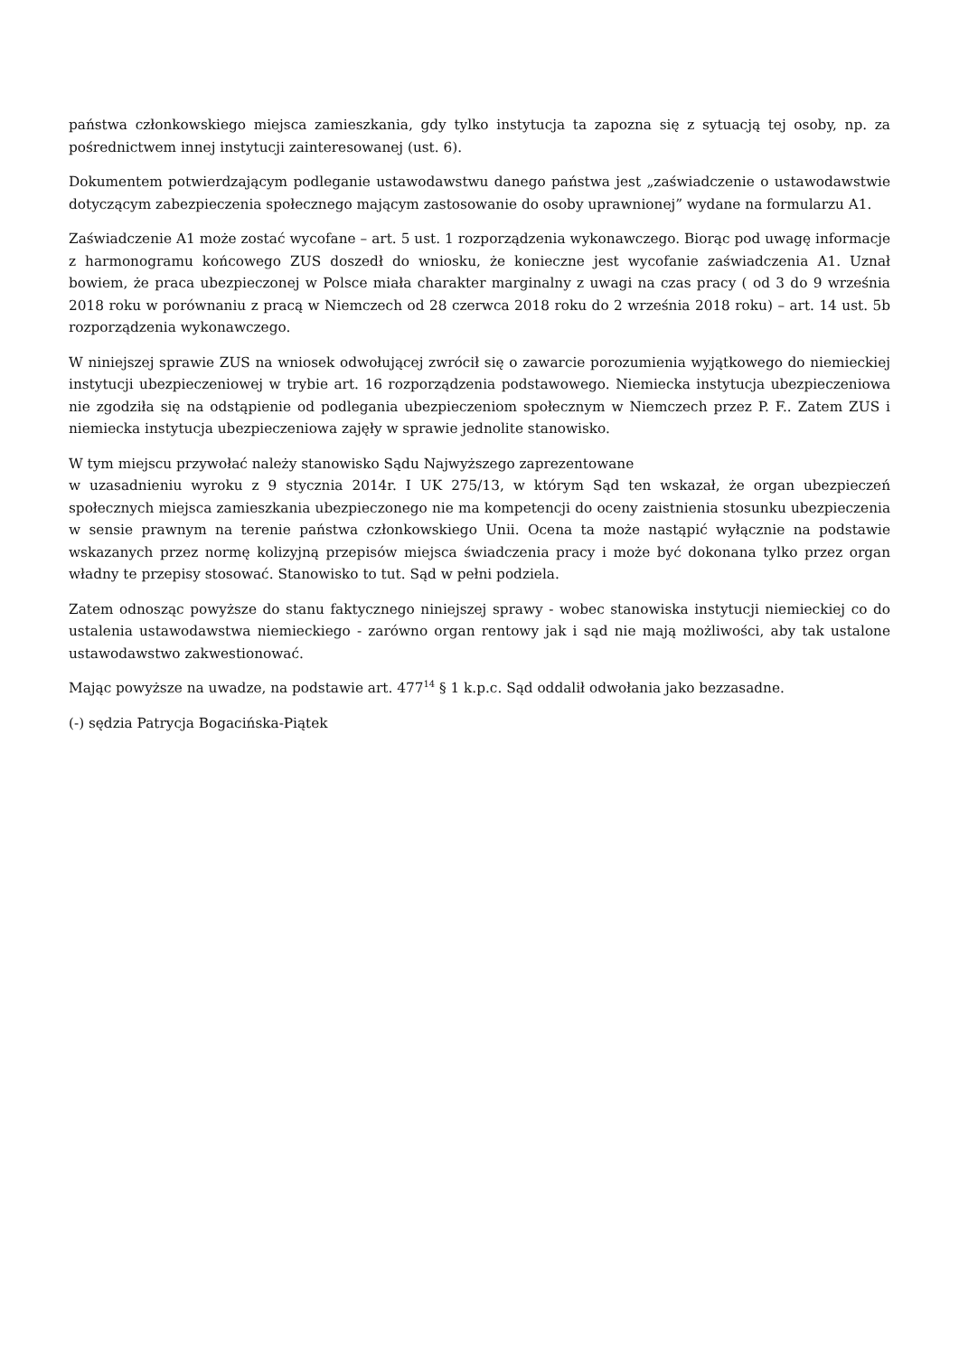państwa członkowskiego miejsca zamieszkania, gdy tylko instytucja ta zapozna się z sytuacją tej osoby, np. za pośrednictwem innej instytucji zainteresowanej (ust. 6).
Dokumentem potwierdzającym podleganie ustawodawstwu danego państwa jest „zaświadczenie o ustawodawstwie dotyczącym zabezpieczenia społecznego mającym zastosowanie do osoby uprawnionej” wydane na formularzu A1.
Zaświadczenie A1 może zostać wycofane – art. 5 ust. 1 rozporządzenia wykonawczego. Biorąc pod uwagę informacje z harmonogramu końcowego ZUS doszedł do wniosku, że konieczne jest wycofanie zaświadczenia A1. Uznał bowiem, że praca ubezpieczonej w Polsce miała charakter marginalny z uwagi na czas pracy ( od 3 do 9 września 2018 roku w porównaniu z pracą w Niemczech od 28 czerwca 2018 roku do 2 września 2018 roku) – art. 14 ust. 5b rozporządzenia wykonawczego.
W niniejszej sprawie ZUS na wniosek odwołującej zwrócił się o zawarcie porozumienia wyjątkowego do niemieckiej instytucji ubezpieczeniowej w trybie art. 16 rozporządzenia podstawowego. Niemiecka instytucja ubezpieczeniowa nie zgodziła się na odstąpienie od podlegania ubezpieczeniom społecznym w Niemczech przez P. F.. Zatem ZUS i niemiecka instytucja ubezpieczeniowa zajęły w sprawie jednolite stanowisko.
W tym miejscu przywołać należy stanowisko Sądu Najwyższego zaprezentowane
w uzasadnieniu wyroku z 9 stycznia 2014r. I UK 275/13, w którym Sąd ten wskazał, że organ ubezpieczeń społecznych miejsca zamieszkania ubezpieczonego nie ma kompetencji do oceny zaistnienia stosunku ubezpieczenia w sensie prawnym na terenie państwa członkowskiego Unii. Ocena ta może nastąpić wyłącznie na podstawie wskazanych przez normę kolizyjną przepisów miejsca świadczenia pracy i może być dokonana tylko przez organ władny te przepisy stosować. Stanowisko to tut. Sąd w pełni podziela.
Zatem odnosząc powyższe do stanu faktycznego niniejszej sprawy - wobec stanowiska instytucji niemieckiej co do ustalenia ustawodawstwa niemieckiego - zarówno organ rentowy jak i sąd nie mają możliwości, aby tak ustalone ustawodawstwo zakwestionować.
Mając powyższe na uwadze, na podstawie art. 477<sup>14</sup> § 1 k.p.c. Sąd oddalił odwołania jako bezzasadne.
(-) sędzia Patrycja Bogacińska-Piątek